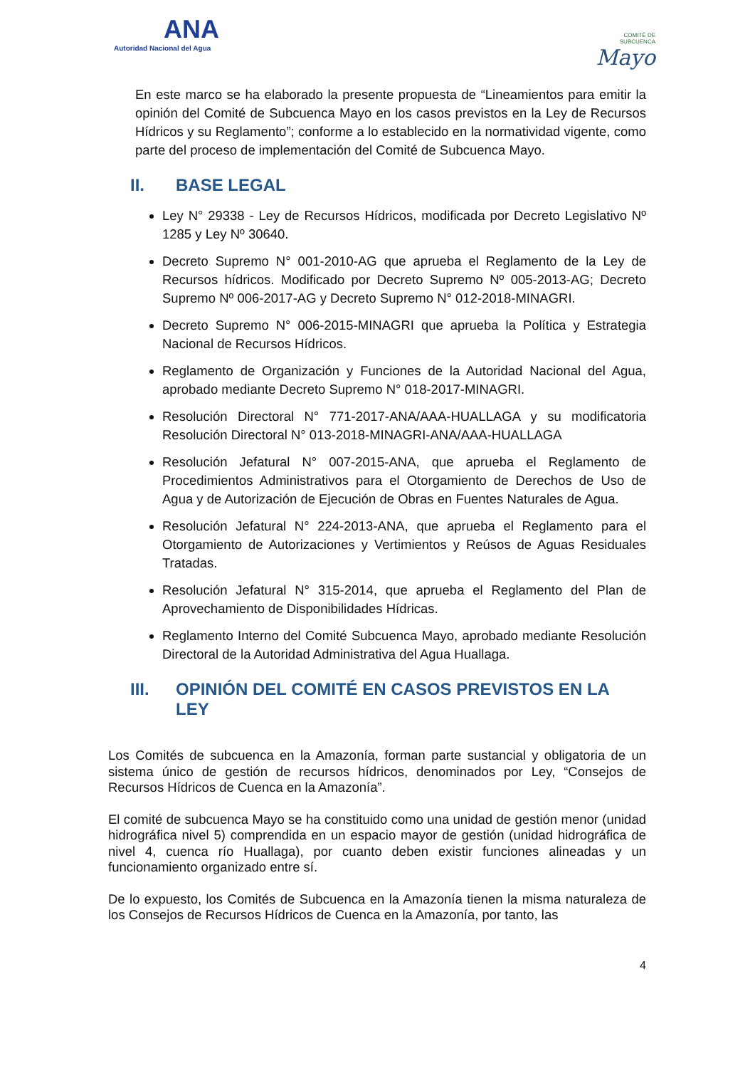ANA
Autoridad Nacional del Agua
COMITÉ DE
SUBCUENCA
Mayo
En este marco se ha elaborado la presente propuesta de “Lineamientos para emitir la opinión del Comité de Subcuenca Mayo en los casos previstos en la Ley de Recursos Hídricos y su Reglamento”; conforme a lo establecido en la normatividad vigente, como parte del proceso de implementación del Comité de Subcuenca Mayo.
II. BASE LEGAL
Ley N° 29338 - Ley de Recursos Hídricos, modificada por Decreto Legislativo Nº 1285 y Ley Nº 30640.
Decreto Supremo N° 001-2010-AG que aprueba el Reglamento de la Ley de Recursos hídricos. Modificado por Decreto Supremo Nº 005-2013-AG; Decreto Supremo Nº 006-2017-AG y Decreto Supremo N° 012-2018-MINAGRI.
Decreto Supremo N° 006-2015-MINAGRI que aprueba la Política y Estrategia Nacional de Recursos Hídricos.
Reglamento de Organización y Funciones de la Autoridad Nacional del Agua, aprobado mediante Decreto Supremo N° 018-2017-MINAGRI.
Resolución Directoral N° 771-2017-ANA/AAA-HUALLAGA y su modificatoria Resolución Directoral N° 013-2018-MINAGRI-ANA/AAA-HUALLAGA
Resolución Jefatural N° 007-2015-ANA, que aprueba el Reglamento de Procedimientos Administrativos para el Otorgamiento de Derechos de Uso de Agua y de Autorización de Ejecución de Obras en Fuentes Naturales de Agua.
Resolución Jefatural N° 224-2013-ANA, que aprueba el Reglamento para el Otorgamiento de Autorizaciones y Vertimientos y Reúsos de Aguas Residuales Tratadas.
Resolución Jefatural N° 315-2014, que aprueba el Reglamento del Plan de Aprovechamiento de Disponibilidades Hídricas.
Reglamento Interno del Comité Subcuenca Mayo, aprobado mediante Resolución Directoral de la Autoridad Administrativa del Agua Huallaga.
III. OPINIÓN DEL COMITÉ EN CASOS PREVISTOS EN LA LEY
Los Comités de subcuenca en la Amazonía, forman parte sustancial y obligatoria de un sistema único de gestión de recursos hídricos, denominados por Ley, “Consejos de Recursos Hídricos de Cuenca en la Amazonía”.
El comité de subcuenca Mayo se ha constituido como una unidad de gestión menor (unidad hidrográfica nivel 5) comprendida en un espacio mayor de gestión (unidad hidrográfica de nivel 4, cuenca río Huallaga), por cuanto deben existir funciones alineadas y un funcionamiento organizado entre sí.
De lo expuesto, los Comités de Subcuenca en la Amazonía tienen la misma naturaleza de los Consejos de Recursos Hídricos de Cuenca en la Amazonía, por tanto, las
4